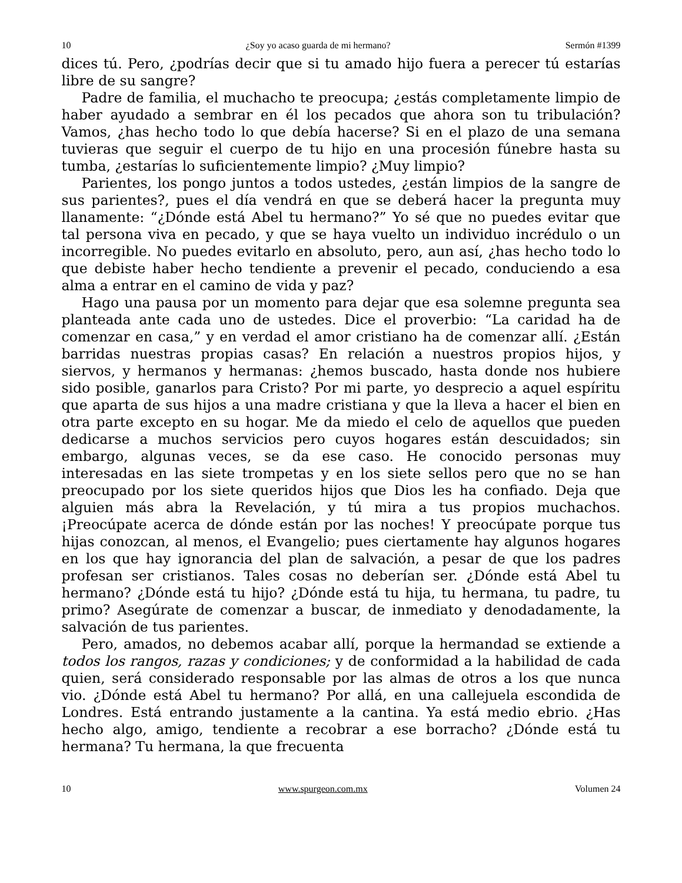10 ¿Soy yo acaso guarda de mi hermano? Sermón #1399
dices tú. Pero, ¿podrías decir que si tu amado hijo fuera a perecer tú estarías libre de su sangre?
Padre de familia, el muchacho te preocupa; ¿estás completamente limpio de haber ayudado a sembrar en él los pecados que ahora son tu tribulación? Vamos, ¿has hecho todo lo que debía hacerse? Si en el plazo de una semana tuvieras que seguir el cuerpo de tu hijo en una procesión fúnebre hasta su tumba, ¿estarías lo suficientemente limpio? ¿Muy limpio?
Parientes, los pongo juntos a todos ustedes, ¿están limpios de la sangre de sus parientes?, pues el día vendrá en que se deberá hacer la pregunta muy llanamente: “¿Dónde está Abel tu hermano?” Yo sé que no puedes evitar que tal persona viva en pecado, y que se haya vuelto un individuo incrédulo o un incorregible. No puedes evitarlo en absoluto, pero, aun así, ¿has hecho todo lo que debiste haber hecho tendiente a prevenir el pecado, conduciendo a esa alma a entrar en el camino de vida y paz?
Hago una pausa por un momento para dejar que esa solemne pregunta sea planteada ante cada uno de ustedes. Dice el proverbio: “La caridad ha de comenzar en casa,” y en verdad el amor cristiano ha de comenzar allí. ¿Están barridas nuestras propias casas? En relación a nuestros propios hijos, y siervos, y hermanos y hermanas: ¿hemos buscado, hasta donde nos hubiere sido posible, ganarlos para Cristo? Por mi parte, yo desprecio a aquel espíritu que aparta de sus hijos a una madre cristiana y que la lleva a hacer el bien en otra parte excepto en su hogar. Me da miedo el celo de aquellos que pueden dedicarse a muchos servicios pero cuyos hogares están descuidados; sin embargo, algunas veces, se da ese caso. He conocido personas muy interesadas en las siete trompetas y en los siete sellos pero que no se han preocupado por los siete queridos hijos que Dios les ha confiado. Deja que alguien más abra la Revelación, y tú mira a tus propios muchachos. ¡Preocúpate acerca de dónde están por las noches! Y preocúpate porque tus hijas conozcan, al menos, el Evangelio; pues ciertamente hay algunos hogares en los que hay ignorancia del plan de salvación, a pesar de que los padres profesan ser cristianos. Tales cosas no deberían ser. ¿Dónde está Abel tu hermano? ¿Dónde está tu hijo? ¿Dónde está tu hija, tu hermana, tu padre, tu primo? Asegúrate de comenzar a buscar, de inmediato y denodadamente, la salvación de tus parientes.
Pero, amados, no debemos acabar allí, porque la hermandad se extiende a todos los rangos, razas y condiciones; y de conformidad a la habilidad de cada quien, será considerado responsable por las almas de otros a los que nunca vio. ¿Dónde está Abel tu hermano? Por allá, en una callejuela escondida de Londres. Está entrando justamente a la cantina. Ya está medio ebrio. ¿Has hecho algo, amigo, tendiente a recobrar a ese borracho? ¿Dónde está tu hermana? Tu hermana, la que frecuenta
10 www.spurgeon.com.mx Volumen 24